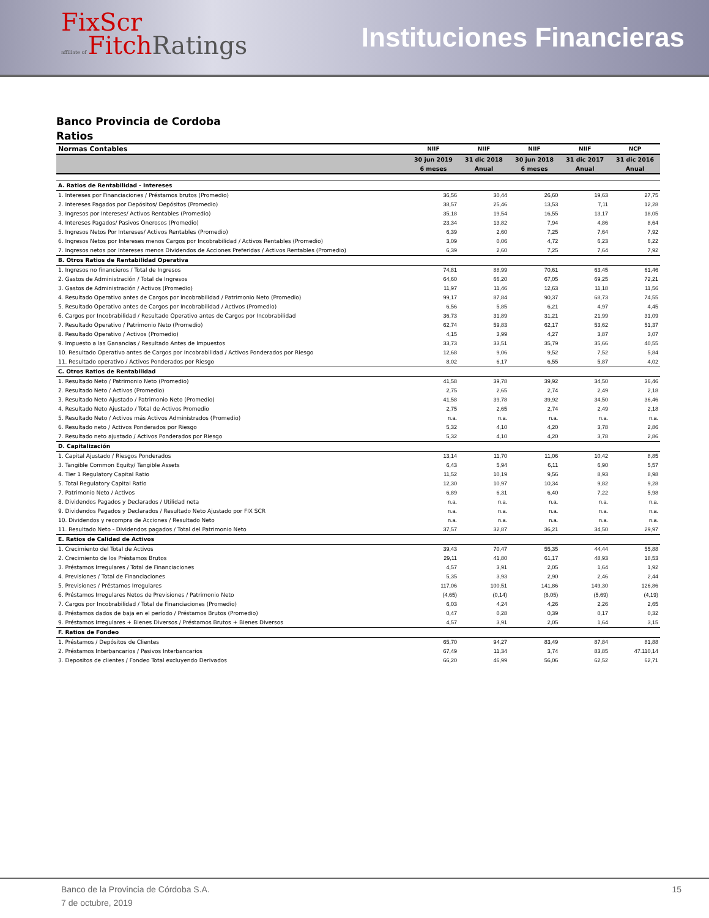FixScr
affiliate of FitchRatings
Instituciones Financieras
Banco Provincia de Cordoba
Ratios
| Normas Contables | NIIF | NIIF | NIIF | NIIF | NCP |
| --- | --- | --- | --- | --- | --- |
| | 30 jun 2019 | 31 dic 2018 | 30 jun 2018 | 31 dic 2017 | 31 dic 2016 |
| | 6 meses | Anual | 6 meses | Anual | Anual |
| A. Ratios de Rentabilidad - Intereses | | | | | |
| 1. Intereses por Financiaciones / Préstamos brutos (Promedio) | 36,56 | 30,44 | 26,60 | 19,63 | 27,75 |
| 2. Intereses Pagados por Depósitos/ Depósitos (Promedio) | 38,57 | 25,46 | 13,53 | 7,11 | 12,28 |
| 3. Ingresos por Intereses/ Activos Rentables (Promedio) | 35,18 | 19,54 | 16,55 | 13,17 | 18,05 |
| 4. Intereses Pagados/ Pasivos Onerosos (Promedio) | 23,34 | 13,82 | 7,94 | 4,86 | 8,64 |
| 5. Ingresos Netos Por Intereses/ Activos Rentables (Promedio) | 6,39 | 2,60 | 7,25 | 7,64 | 7,92 |
| 6. Ingresos Netos por Intereses menos Cargos por Incobrabilidad / Activos Rentables (Promedio) | 3,09 | 0,06 | 4,72 | 6,23 | 6,22 |
| 7. Ingresos netos por Intereses menos Dividendos de Acciones Preferidas / Activos Rentables (Promedio) | 6,39 | 2,60 | 7,25 | 7,64 | 7,92 |
| B. Otros Ratios de Rentabilidad Operativa | | | | | |
| 1. Ingresos no financieros / Total de Ingresos | 74,81 | 88,99 | 70,61 | 63,45 | 61,46 |
| 2. Gastos de Administración / Total de Ingresos | 64,60 | 66,20 | 67,05 | 69,25 | 72,21 |
| 3. Gastos de Administración / Activos (Promedio) | 11,97 | 11,46 | 12,63 | 11,18 | 11,56 |
| 4. Resultado Operativo antes de Cargos por Incobrabilidad / Patrimonio Neto (Promedio) | 99,17 | 87,84 | 90,37 | 68,73 | 74,55 |
| 5. Resultado Operativo antes de Cargos por Incobrabilidad / Activos (Promedio) | 6,56 | 5,85 | 6,21 | 4,97 | 4,45 |
| 6. Cargos por Incobrabilidad / Resultado Operativo antes de Cargos por Incobrabilidad | 36,73 | 31,89 | 31,21 | 21,99 | 31,09 |
| 7. Resultado Operativo / Patrimonio Neto (Promedio) | 62,74 | 59,83 | 62,17 | 53,62 | 51,37 |
| 8. Resultado Operativo / Activos (Promedio) | 4,15 | 3,99 | 4,27 | 3,87 | 3,07 |
| 9. Impuesto a las Ganancias / Resultado Antes de Impuestos | 33,73 | 33,51 | 35,79 | 35,66 | 40,55 |
| 10. Resultado Operativo antes de Cargos por Incobrabilidad / Activos Ponderados por Riesgo | 12,68 | 9,06 | 9,52 | 7,52 | 5,84 |
| 11. Resultado operativo / Activos Ponderados por Riesgo | 8,02 | 6,17 | 6,55 | 5,87 | 4,02 |
| C. Otros Ratios de Rentabilidad | | | | | |
| 1. Resultado Neto / Patrimonio Neto (Promedio) | 41,58 | 39,78 | 39,92 | 34,50 | 36,46 |
| 2. Resultado Neto / Activos (Promedio) | 2,75 | 2,65 | 2,74 | 2,49 | 2,18 |
| 3. Resultado Neto Ajustado / Patrimonio Neto (Promedio) | 41,58 | 39,78 | 39,92 | 34,50 | 36,46 |
| 4. Resultado Neto Ajustado / Total de Activos Promedio | 2,75 | 2,65 | 2,74 | 2,49 | 2,18 |
| 5. Resultado Neto / Activos más Activos Administrados (Promedio) | n.a. | n.a. | n.a. | n.a. | n.a. |
| 6. Resultado neto / Activos Ponderados por Riesgo | 5,32 | 4,10 | 4,20 | 3,78 | 2,86 |
| 7. Resultado neto ajustado / Activos Ponderados por Riesgo | 5,32 | 4,10 | 4,20 | 3,78 | 2,86 |
| D. Capitalización | | | | | |
| 1. Capital Ajustado / Riesgos Ponderados | 13,14 | 11,70 | 11,06 | 10,42 | 8,85 |
| 3. Tangible Common Equity/ Tangible Assets | 6,43 | 5,94 | 6,11 | 6,90 | 5,57 |
| 4. Tier 1 Regulatory Capital Ratio | 11,52 | 10,19 | 9,56 | 8,93 | 8,98 |
| 5. Total Regulatory Capital Ratio | 12,30 | 10,97 | 10,34 | 9,82 | 9,28 |
| 7. Patrimonio Neto / Activos | 6,89 | 6,31 | 6,40 | 7,22 | 5,98 |
| 8. Dividendos Pagados y Declarados / Utilidad neta | n.a. | n.a. | n.a. | n.a. | n.a. |
| 9. Dividendos Pagados y Declarados / Resultado Neto Ajustado por FIX SCR | n.a. | n.a. | n.a. | n.a. | n.a. |
| 10. Dividendos y recompra de Acciones / Resultado Neto | n.a. | n.a. | n.a. | n.a. | n.a. |
| 11. Resultado Neto - Dividendos pagados / Total del Patrimonio Neto | 37,57 | 32,87 | 36,21 | 34,50 | 29,97 |
| E. Ratios de Calidad de Activos | | | | | |
| 1. Crecimiento del Total de Activos | 39,43 | 70,47 | 55,35 | 44,44 | 55,88 |
| 2. Crecimiento de los Préstamos Brutos | 29,11 | 41,80 | 61,17 | 48,93 | 18,53 |
| 3. Préstamos Irregulares / Total de Financiaciones | 4,57 | 3,91 | 2,05 | 1,64 | 1,92 |
| 4. Previsiones / Total de Financiaciones | 5,35 | 3,93 | 2,90 | 2,46 | 2,44 |
| 5. Previsiones / Préstamos Irregulares | 117,06 | 100,51 | 141,86 | 149,30 | 126,86 |
| 6. Préstamos Irregulares Netos de Previsiones / Patrimonio Neto | (4,65) | (0,14) | (6,05) | (5,69) | (4,19) |
| 7. Cargos por Incobrabilidad / Total de Financiaciones (Promedio) | 6,03 | 4,24 | 4,26 | 2,26 | 2,65 |
| 8. Préstamos dados de baja en el período / Préstamos Brutos (Promedio) | 0,47 | 0,28 | 0,39 | 0,17 | 0,32 |
| 9. Préstamos Irregulares + Bienes Diversos / Préstamos Brutos + Bienes Diversos | 4,57 | 3,91 | 2,05 | 1,64 | 3,15 |
| F. Ratios de Fondeo | | | | | |
| 1. Préstamos / Depósitos de Clientes | 65,70 | 94,27 | 83,49 | 87,84 | 81,88 |
| 2. Préstamos Interbancarios / Pasivos Interbancarios | 67,49 | 11,34 | 3,74 | 83,85 | 47.110,14 |
| 3. Depositos de clientes / Fondeo Total excluyendo Derivados | 66,20 | 46,99 | 56,06 | 62,52 | 62,71 |
Banco de la Provincia de Córdoba S.A.
7 de octubre, 2019
15